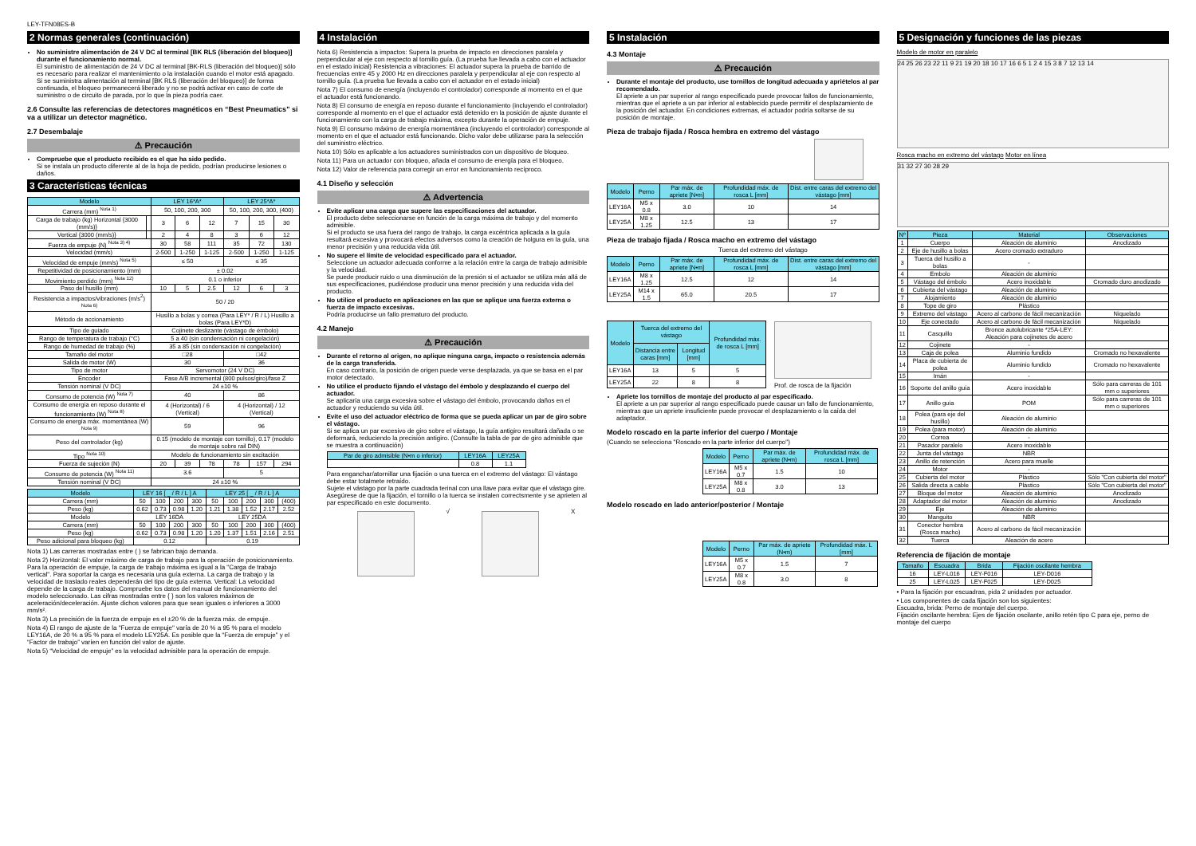LEY-TFN08ES-B
2 Normas generales (continuación)
No suministre alimentación de 24 V DC al terminal [BK RLS (liberación del bloqueo)] durante el funcionamiento normal.
El suministro de alimentación de 24 V DC al terminal [BK-RLS (liberación del bloqueo)] sólo es necesario para realizar el mantenimiento o la instalación cuando el motor está apagado.
Si se suministra alimentación al terminal [BK RLS (liberación del bloqueo)] de forma continuada, el bloqueo permanecerá liberado y no se podrá activar en caso de corte de suministro o de circuito de parada, por lo que la pieza podría caer.
2.6 Consulte las referencias de detectores magnéticos en “Best Pneumatics" si va a utilizar un detector magnético.
2.7 Desembalaje
⚠ Precaución
Compruebe que el producto recibido es el que ha sido pedido.
Si se instala un producto diferente al de la hoja de pedido, podrían producirse lesiones o daños.
3 Características técnicas
| Modelo | | LEY 16*A* | | | LEY 25*A* | | |
| --- | --- | --- | --- | --- | --- | --- | --- |
| Carrera (mm) <sup>Nota 1)</sup> | | 50, 100, 200, 300 | | | 50, 100, 200, 300, (400) | | |
| Carga de trabajo (kg) Horizontal {3000 (mm/s)} | | 3 | 6 | 12 | 7 | 15 | 30 |
| Vertical {3000 (mm/s)} | | 2 | 4 | 8 | 3 | 6 | 12 |
| Fuerza de empuje (N) <sup>Nota 3) 4)</sup> | | 30 | 58 | 111 | 35 | 72 | 130 |
| Velocidad (mm/s) | | 2-500 | 1-250 | 1-125 | 2-500 | 1-250 | 1-125 |
| Velocidad de empuje (mm/s) <sup>Nota 5)</sup> | | ≤ 50 | | | ≤ 35 | | |
| Repetitividad de posicionamiento (mm) | | ± 0.02 | | | | | |
| Movimiento perdido (mm) <sup>Nota 12)</sup> | | 0.1 o inferior | | | | | |
| Paso del husillo (mm) | | 10 | 5 | 2.5 | 12 | 6 | 3 |
| Resistencia a impactos/vibraciones (m/s<sup>2</sup>) <sup>Nota 6)</sup> | | 50 / 20 | | | | | |
| Método de accionamiento | | Husillo a bolas y correa (Para LEY* / R / L) Husillo a bolas (Para LEY*D) | | | | | |
| Tipo de guiado | | Cojinete deslizante (vástago de émbolo) | | | | | |
| Rango de temperatura de trabajo (°C) | | 5 a 40 (sin condensación ni congelación) | | | | | |
| Rango de humedad de trabajo (%) | | 35 a 85 (sin condensación ni congelación) | | | | | |
| Tamaño del motor | | □28 | | | □42 | | |
| Salida de motor (W) | | 30 | | | 36 | | |
| Tipo de motor | | Servomotor (24 V DC) | | | | | |
| Encoder | | Fase A/B incremental (800 pulsos/giro)/fase Z | | | | | |
| Tensión nominal (V DC) | | 24 ±10 % | | | | | |
| Consumo de potencia (W) <sup>Nota 7)</sup> | | 40 | | | 86 | | |
| Consumo de energía en reposo durante el funcionamiento (W) <sup>Nota 8)</sup> | | 4 (Horizontal) / 6 (Vertical) | | | 4 (Horizontal) / 12 (Vertical) | | |
| Consumo de energía máx. momentánea (W) <sup>Nota 9)</sup> | | 59 | | | 96 | | |
| Peso del controlador (kg) | | 0.15 (modelo de montaje con tornillo), 0.17 (modelo de montaje sobre rail DIN) | | | | | |
| Tipo <sup>Nota 10)</sup> | | Modelo de funcionamiento sin excitación | | | | | |
| Fuerza de sujeción (N) | | 20 | 39 | 78 | 78 | 157 | 294 |
| Consumo de potencia (W) <sup>Nota 11)</sup> | | 3.6 | | | 5 | | |
| Tensión nominal (V DC) | | 24 ±10 % | | | | | |
| Modelo | LEY 16 [ _ / R / L ] A | | | | LEY 25 [ _ / R / L ] A | | | | |
| --- | --- | --- | --- | --- | --- | --- | --- | --- | --- |
| Carrera (mm) | 50 | 100 | 200 | 300 | 50 | 100 | 200 | 300 | (400) |
| Peso (kg) | 0.62 | 0.73 | 0.98 | 1.20 | 1.21 | 1.38 | 1.52 | 2.17 | 2.52 |
| Modelo | LEY 16DA | | | | LEY 25DA | | | | |
| Carrera (mm) | 50 | 100 | 200 | 300 | 50 | 100 | 200 | 300 | (400) |
| Peso (kg) | 0.62 | 0.73 | 0.98 | 1.20 | 1.20 | 1.37 | 1.51 | 2.16 | 2.51 |
| Peso adicional para bloqueo (kg) | 0.12 | | | | 0.19 | | | | |
Nota 1) Las carreras mostradas entre ( ) se fabrican bajo demanda.
Nota 2) Horizontal: El valor máximo de carga de trabajo para la operación de posicionamiento. Para la operación de empuje, la carga de trabajo máxima es igual a la "Carga de trabajo vertical". Para soportar la carga es necesaria una guía externa. La carga de trabajo y la velocidad de traslado reales dependerán del tipo de guía externa. Vertical: La velocidad depende de la carga de trabajo. Compruebe los datos del manual de funcionamiento del modelo seleccionado. Las cifras mostradas entre { } son los valores máximos de aceleración/deceleración. Ajuste dichos valores para que sean iguales o inferiores a 3000 mm/s².
Nota 3) La precisión de la fuerza de empuje es el ±20 % de la fuerza máx. de empuje.
Nota 4) El rango de ajuste de la "Fuerza de empuje" varía de 20 % a 95 % para el modelo LEY16A, de 20 % a 95 % para el modelo LEY25A. Es posible que la “Fuerza de empuje” y el “Factor de trabajo” varíen en función del valor de ajuste.
Nota 5) “Velocidad de empuje” es la velocidad admisible para la operación de empuje.
4 Instalación
Nota 6) Resistencia a impactos: Supera la prueba de impacto en direcciones paralela y perpendicular al eje con respecto al tornillo guía. (La prueba fue llevada a cabo con el actuador en el estado inicial) Resistencia a vibraciones: El actuador supera la prueba de barrido de frecuencias entre 45 y 2000 Hz en direcciones paralela y perpendicular al eje con respecto al tornillo guía. (La prueba fue llevada a cabo con el actuador en el estado inicial)
Nota 7) El consumo de energía (incluyendo el controlador) corresponde al momento en el que el actuador está funcionando.
Nota 8) El consumo de energía en reposo durante el funcionamiento (incluyendo el controlador) corresponde al momento en el que el actuador está detenido en la posición de ajuste durante el funcionamiento con la carga de trabajo máxima, excepto durante la operación de empuje.
Nota 9) El consumo máximo de energía momentánea (incluyendo el controlador) corresponde al momento en el que el actuador está funcionando. Dicho valor debe utilizarse para la selección del suministro eléctrico.
Nota 10) Sólo es aplicable a los actuadores suministrados con un dispositivo de bloqueo.
Nota 11) Para un actuador con bloqueo, añada el consumo de energía para el bloqueo.
Nota 12) Valor de referencia para corregir un error en funcionamiento recíproco.
4.1 Diseño y selección
⚠ Advertencia
Evite aplicar una carga que supere las especificaciones del actuador.
El producto debe seleccionarse en función de la carga máxima de trabajo y del momento admisible.
Si el producto se usa fuera del rango de trabajo, la carga excéntrica aplicada a la guía resultará excesiva y provocará efectos adversos como la creación de holgura en la guía, una menor precisión y una reducida vida útil.
No supere el límite de velocidad especificado para el actuador.
Seleccione un actuador adecuada conforme a la relación entre la carga de trabajo admisible y la velocidad.
Se puede producir ruido o una disminución de la presión si el actuador se utiliza más allá de sus especificaciones, pudiéndose producir una menor precisión y una reducida vida del producto.
No utilice el producto en aplicaciones en las que se aplique una fuerza externa o fuerza de impacto excesivas.
Podría producirse un fallo prematuro del producto.
4.2 Manejo
⚠ Precaución
Durante el retorno al origen, no aplique ninguna carga, impacto o resistencia además de la carga transferida.
En caso contrario, la posición de origen puede verse desplazada, ya que se basa en el par motor detectado.
No utilice el producto fijando el vástago del émbolo y desplazando el cuerpo del actuador.
Se aplicaría una carga excesiva sobre el vástago del émbolo, provocando daños en el actuador y reduciendo su vida útil.
Evite el uso del actuador eléctrico de forma que se pueda aplicar un par de giro sobre el vástago.
Si se aplica un par excesivo de giro sobre el vástago, la guía antigiro resultará dañada o se deformará, reduciendo la precisión antigiro. (Consulte la tabla de par de giro admisible que se muestra a continuación)
| Par de giro admisible (N•m o inferior) | LEY16A | LEY25A |
| --- | --- | --- |
| | 0.8 | 1.1 |
Para enganchar/atornillar una fijación o una tuerca en el extremo del vástago: El vástago debe estar totalmete retraído.
Sujete el vástago por la parte cuadrada terinal con una llave para evitar que el vástago gire.
Asegúrese de que la fijación, el tornillo o la tuerca se instalen correctsmente y se aprieten al par especificado en este documento.
√ X
5 Instalación
4.3 Montaje
⚠ Precaución
Durante el montaje del producto, use tornillos de longitud adecuada y apriételos al par recomendado.
El apriete a un par superior al rango especificado puede provocar fallos de funcionamiento, mientras que el apriete a un par inferior al establecido puede permitir el desplazamiento de la posición del actuador. En condiciones extremas, el actuador podría soltarse de su posición de montaje.
Pieza de trabajo fijada / Rosca hembra en extremo del vástago
| Modelo | Perno | Par máx. de apriete [N•m] | Profundidad máx. de rosca L [mm] | Dist. entre caras del extremo del vástago [mm] |
| --- | --- | --- | --- | --- |
| LEY16A | M5 x 0.8 | 3.0 | 10 | 14 |
| LEY25A | M8 x 1.25 | 12.5 | 13 | 17 |
Pieza de trabajo fijada / Rosca macho en extremo del vástago
Tuerca del extremo del vástago
| Modelo | Perno | Par máx. de apriete [N•m] | Profundidad máx. de rosca L [mm] | Dist. entre caras del extremo del vástago [mm] |
| --- | --- | --- | --- | --- |
| LEY16A | M8 x 1.25 | 12.5 | 12 | 14 |
| LEY25A | M14 x 1.5 | 65.0 | 20.5 | 17 |
| Modelo | Tuerca del extremo del vástago | | Profundidad máx. de rosca L [mm] |
| --- | --- | --- | --- |
| | Distancia entre caras [mm] | Longitud [mm] | |
| LEY16A | 13 | 5 | 5 |
| LEY25A | 22 | 8 | 8 |
Prof. de rosca de la fijación
Apriete los tornillos de montaje del producto al par especificado.
El apriete a un par superior al rango especificado puede causar un fallo de funcionamiento, mientras que un apriete insuficiente puede provocar el desplazamiento o la caída del adaptador.
Modelo roscado en la parte inferior del cuerpo / Montaje
(Cuando se selecciona "Roscado en la parte inferior del cuerpo")
| Modelo | Perno | Par máx. de apriete (N•m) | Profundidad máx. de rosca L [mm] |
| --- | --- | --- | --- |
| LEY16A | M5 x 0.7 | 1.5 | 10 |
| LEY25A | M8 x 0.8 | 3.0 | 13 |
Modelo roscado en lado anterior/posterior / Montaje
| Modelo | Perno | Par máx. de apriete (N•m) | Profundidad máx. L [mm] |
| --- | --- | --- | --- |
| LEY16A | M5 x 0.7 | 1.5 | 7 |
| LEY25A | M8 x 0.8 | 3.0 | 8 |
5 Designación y funciones de las piezas
Modelo de motor en paralelo
24 25 26 23 22 11 9 21 19 20 18 10 17 16 6 5 1 2 4 15 3 8 7 12 13 14
Rosca macho en extremo del vástago Motor en línea
31 32 27 30 28 29
| Nº | Pieza | Material | Observaciones |
| --- | --- | --- | --- |
| 1 | Cuerpo | Aleación de aluminio | Anodizado |
| 2 | Eje de husillo a bolas | Acero cromado extraduro | |
| 3 | Tuerca del husillo a bolas | - | |
| 4 | Embolo | Aleación de aluminio | |
| 5 | Vástago del émbolo | Acero inoxidable | Cromado duro anodizado |
| 6 | Cubierta del vástago | Aleación de aluminio | |
| 7 | Alojamiento | Aleación de aluminio | |
| 8 | Tope de giro | Plástico | |
| 9 | Extremo del vástago | Acero al carbono de fácil mecanización | Niquelado |
| 10 | Eje conectado | Acero al carbono de fácil mecanización | Niquelado |
| 11 | Casquillo | Bronce autolubricante *25A-LEY: Aleación para cojinetes de acero | |
| 12 | Cojinete | - | |
| 13 | Caja de polea | Aluminio fundido | Cromado no hexavalente |
| 14 | Placa de cubierta de polea | Aluminio fundido | Cromado no hexavalente |
| 15 | Imán | - | |
| 16 | Soporte del anillo guía | Acero inoxidable | Sólo para carreras de 101 mm o superiores |
| 17 | Anillo guía | POM | Sólo para carreras de 101 mm o superiores |
| 18 | Polea (para eje del husillo) | Aleación de aluminio | |
| 19 | Polea (para motor) | Aleación de aluminio | |
| 20 | Correa | - | |
| 21 | Pasador paralelo | Acero inoxidable | |
| 22 | Junta del vástago | NBR | |
| 23 | Anillo de retención | Acero para muelle | |
| 24 | Motor | - | |
| 25 | Cubierta del motor | Plástico | Sólo "Con cubierta del motor" |
| 26 | Salida directa a cable | Plástico | Sólo "Con cubierta del motor" |
| 27 | Bloque del motor | Aleación de aluminio | Anodizado |
| 28 | Adaptador del motor | Aleación de aluminio | Anodizado |
| 29 | Eje | Aleación de aluminio | |
| 30 | Manguito | NBR | |
| 31 | Conector hembra (Rosca macho) | Acero al carbono de fácil mecanización | |
| 32 | Tuerca | Aleación de acero | |
Referencia de fijación de montaje
| Tamaño | Escuadra | Brida | Fijación oscilante hembra |
| --- | --- | --- | --- |
| 16 | LEY-L016 | LEY-F016 | LEY-D016 |
| 25 | LEY-L025 | LEY-F025 | LEY-D025 |
• Para la fijación por escuadras, pida 2 unidades por actuador.
• Los componentes de cada fijación son los siguientes:
Escuadra, brida: Perno de montaje del cuerpo.
Fijación oscilante hembra: Ejes de fijación oscilante, anillo retén tipo C para eje, perno de montaje del cuerpo